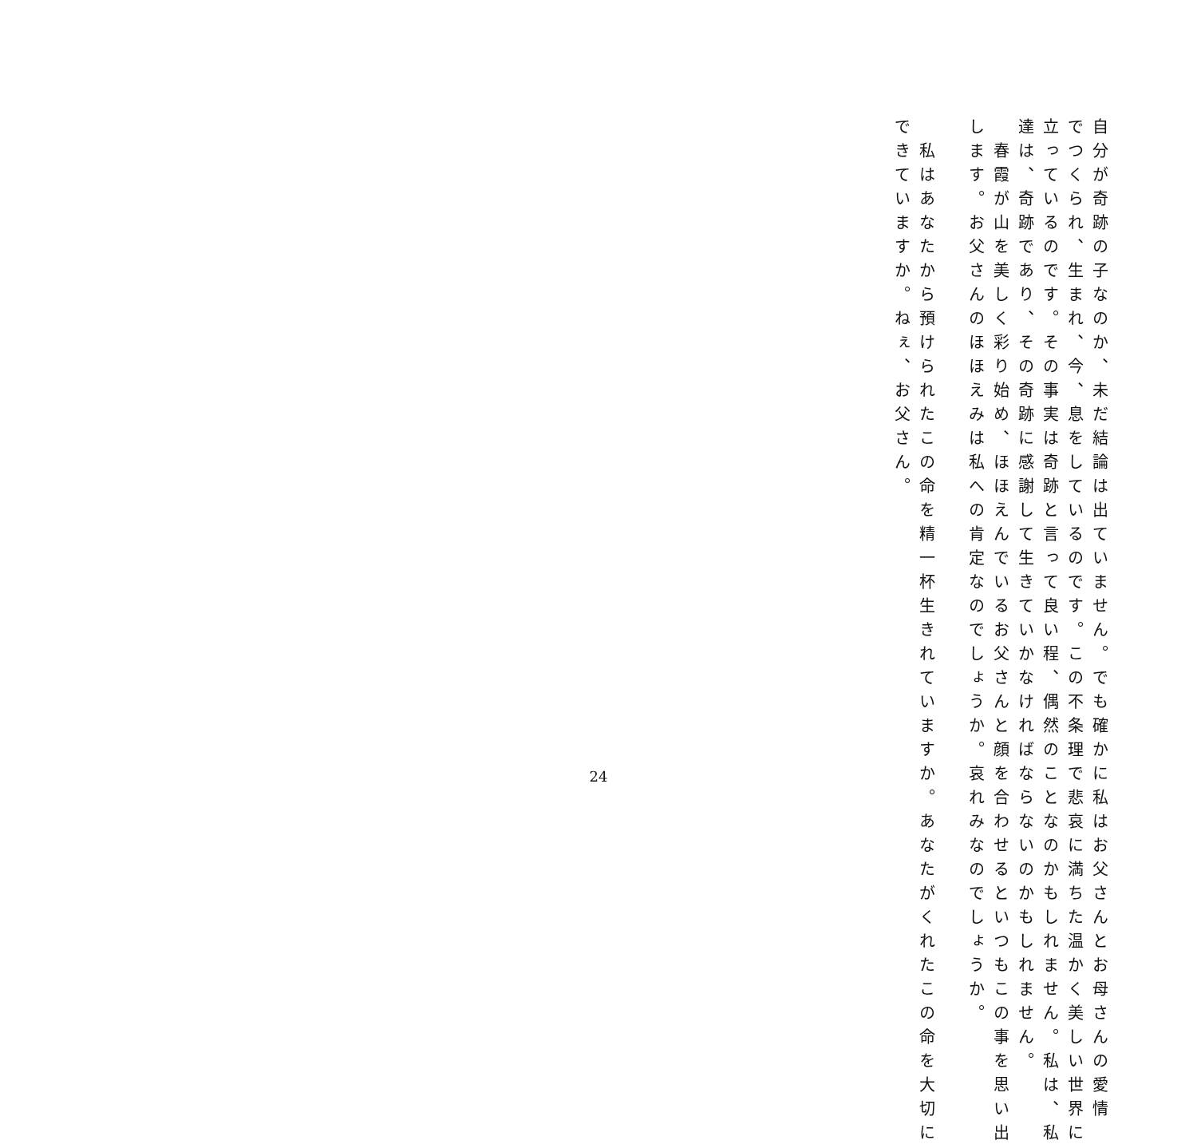自分が奇跡の子なのか、未だ結論は出ていません。でも確かに私はお父さんとお母さんの愛情
でつくられ、生まれ、今、息をしているのです。この不条理で悲哀に満ちた温かく美しい世界に
立っているのです。その事実は奇跡と言って良い程、偶然のことなのかもしれません。私は、私
達は、奇跡であり、その奇跡に感謝して生きていかなければならないのかもしれません。
　春霞が山を美しく彩り始め、ほほえんでいるお父さんと顔を合わせるといつもこの事を思い出
します。お父さんのほほえみは私への肯定なのでしょうか。哀れみなのでしょうか。
　私はあなたから預けられたこの命を精一杯生きれていますか。あなたがくれたこの命を大切に
できていますか。ねぇ、お父さん。
24